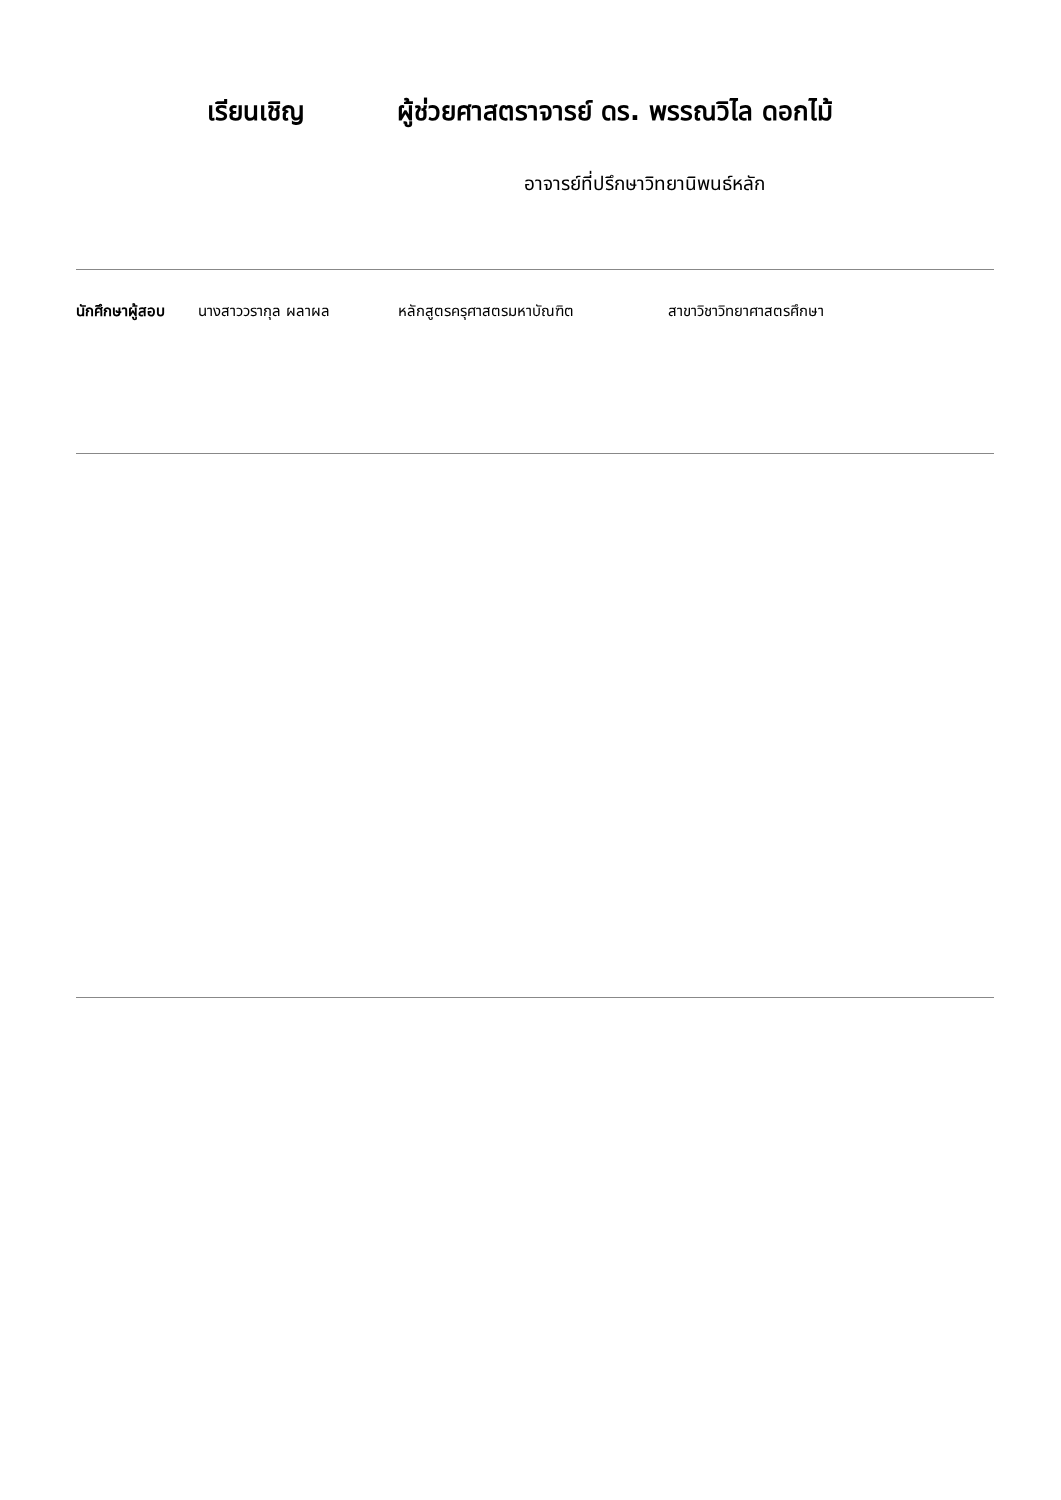เรียนเชิญ ผู้ช่วยศาสตราจารย์ ดร. พรรณวิไล ดอกไม้
อาจารย์ที่ปรึกษาวิทยานิพนธ์หลัก
นักศึกษาผู้สอบ นางสาววรากุล ผลาผล หลักสูตรครุศาสตรมหาบัณฑิต สาขาวิชาวิทยาศาสตรศึกษา